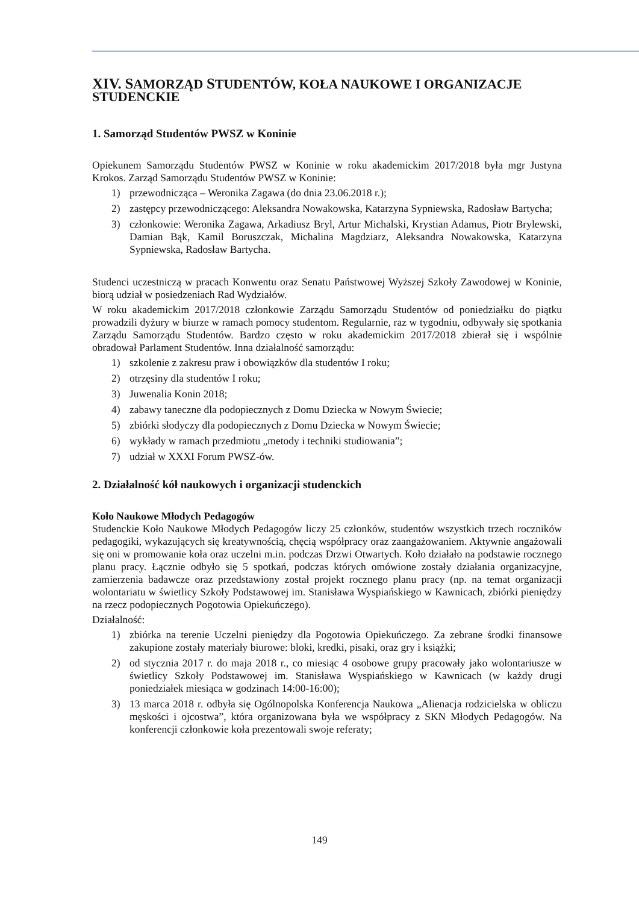XIV. SAMORZĄD STUDENTÓW, KOŁA NAUKOWE I ORGANIZACJE STUDENCKIE
1. Samorząd Studentów PWSZ w Koninie
Opiekunem Samorządu Studentów PWSZ w Koninie w roku akademickim 2017/2018 była mgr Justyna Krokos. Zarząd Samorządu Studentów PWSZ w Koninie:
1) przewodnicząca – Weronika Zagawa (do dnia 23.06.2018 r.);
2) zastępcy przewodniczącego: Aleksandra Nowakowska, Katarzyna Sypniewska, Radosław Bartycha;
3) członkowie: Weronika Zagawa, Arkadiusz Bryl, Artur Michalski, Krystian Adamus, Piotr Brylewski, Damian Bąk, Kamil Boruszczak, Michalina Magdziarz, Aleksandra Nowakowska, Katarzyna Sypniewska, Radosław Bartycha.
Studenci uczestniczą w pracach Konwentu oraz Senatu Państwowej Wyższej Szkoły Zawodowej w Koninie, biorą udział w posiedzeniach Rad Wydziałów.
W roku akademickim 2017/2018 członkowie Zarządu Samorządu Studentów od poniedziałku do piątku prowadzili dyżury w biurze w ramach pomocy studentom. Regularnie, raz w tygodniu, odbywały się spotkania Zarządu Samorządu Studentów. Bardzo często w roku akademickim 2017/2018 zbierał się i wspólnie obradował Parlament Studentów. Inna działalność samorządu:
1) szkolenie z zakresu praw i obowiązków dla studentów I roku;
2) otrzęsiny dla studentów I roku;
3) Juwenalia Konin 2018;
4) zabawy taneczne dla podopiecznych z Domu Dziecka w Nowym Świecie;
5) zbiórki słodyczy dla podopiecznych z Domu Dziecka w Nowym Świecie;
6) wykłady w ramach przedmiotu „metody i techniki studiowania”;
7) udział w XXXI Forum PWSZ-ów.
2. Działalność kół naukowych i organizacji studenckich
Koło Naukowe Młodych Pedagogów
Studenckie Koło Naukowe Młodych Pedagogów liczy 25 członków, studentów wszystkich trzech roczników pedagogiki, wykazujących się kreatywnością, chęcią współpracy oraz zaangażowaniem. Aktywnie angażowali się oni w promowanie koła oraz uczelni m.in. podczas Drzwi Otwartych. Koło działało na podstawie rocznego planu pracy. Łącznie odbyło się 5 spotkań, podczas których omówione zostały działania organizacyjne, zamierzenia badawcze oraz przedstawiony został projekt rocznego planu pracy (np. na temat organizacji wolontariatu w świetlicy Szkoły Podstawowej im. Stanisława Wyspiańskiego w Kawnicach, zbiórki pieniędzy na rzecz podopiecznych Pogotowia Opiekuńczego).
Działalność:
1) zbiórka na terenie Uczelni pieniędzy dla Pogotowia Opiekuńczego. Za zebrane środki finansowe zakupione zostały materiały biurowe: bloki, kredki, pisaki, oraz gry i książki;
2) od stycznia 2017 r. do maja 2018 r., co miesiąc 4 osobowe grupy pracowały jako wolontariusze w świetlicy Szkoły Podstawowej im. Stanisława Wyspiańskiego w Kawnicach (w każdy drugi poniedziałek miesiąca w godzinach 14:00-16:00);
3) 13 marca 2018 r. odbyła się Ogólnopolska Konferencja Naukowa „Alienacja rodzicielska w obliczu męskości i ojcostwa”, która organizowana była we współpracy z SKN Młodych Pedagogów. Na konferencji członkowie koła prezentowali swoje referaty;
149